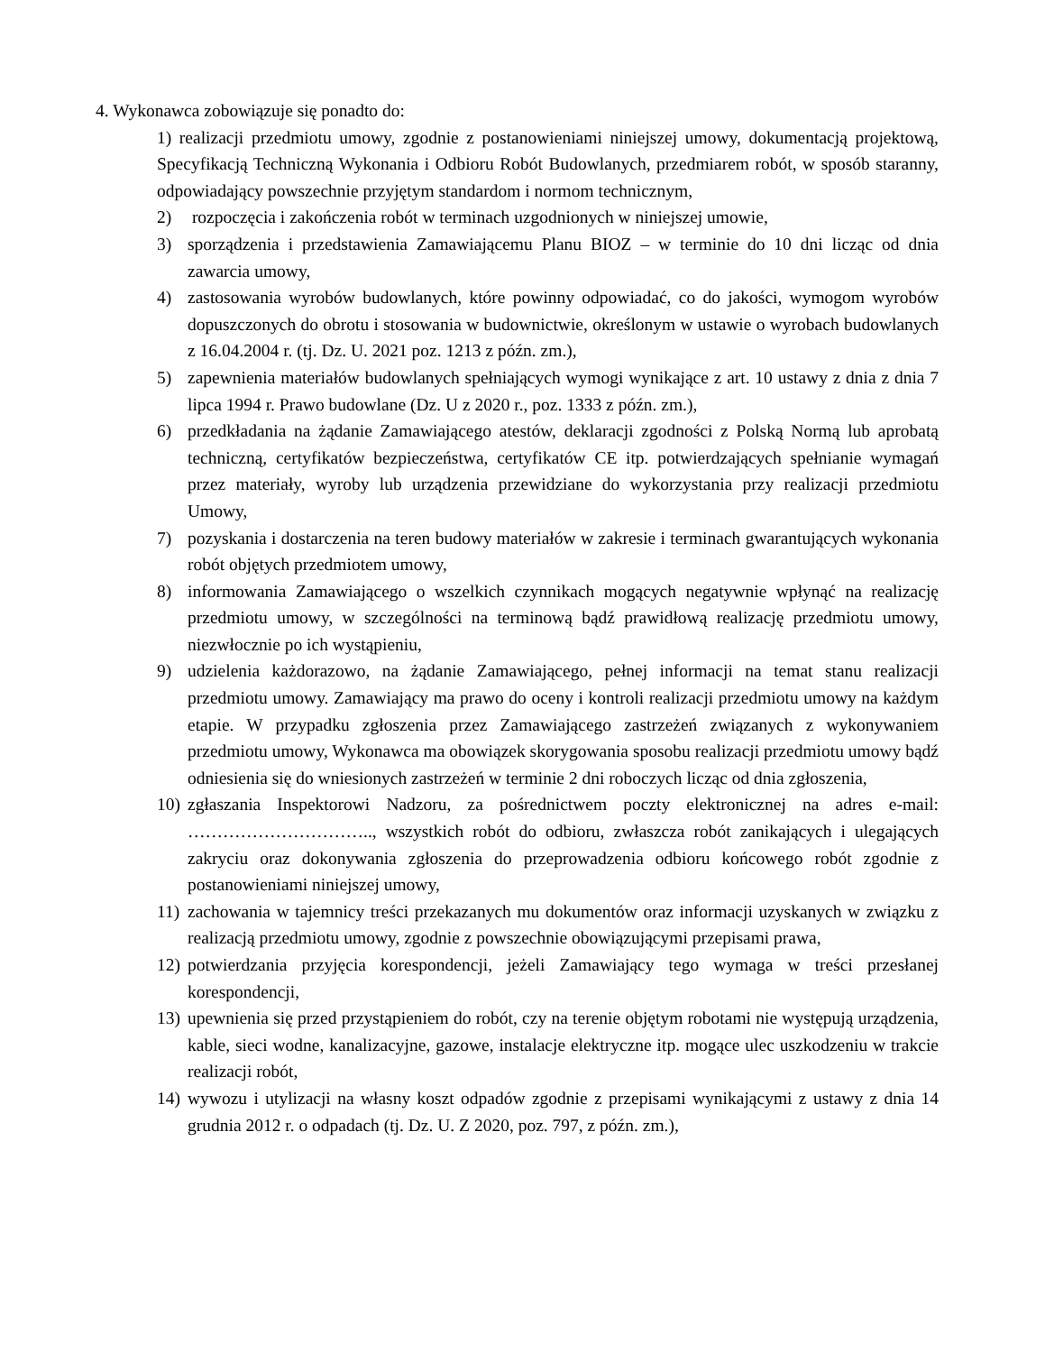4. Wykonawca zobowiązuje się ponadto do:
1) realizacji przedmiotu umowy, zgodnie z postanowieniami niniejszej umowy, dokumentacją projektową, Specyfikacją Techniczną Wykonania i Odbioru Robót Budowlanych, przedmiarem robót, w sposób staranny, odpowiadający powszechnie przyjętym standardom i normom technicznym,
2) rozpoczęcia i zakończenia robót w terminach uzgodnionych w niniejszej umowie,
3) sporządzenia i przedstawienia Zamawiającemu Planu BIOZ – w terminie do 10 dni licząc od dnia zawarcia umowy,
4) zastosowania wyrobów budowlanych, które powinny odpowiadać, co do jakości, wymogom wyrobów dopuszczonych do obrotu i stosowania w budownictwie, określonym w ustawie o wyrobach budowlanych z 16.04.2004 r. (tj. Dz. U. 2021 poz. 1213 z późn. zm.),
5) zapewnienia materiałów budowlanych spełniających wymogi wynikające z art. 10 ustawy z dnia z dnia 7 lipca 1994 r. Prawo budowlane (Dz. U z 2020 r., poz. 1333 z późn. zm.),
6) przedkładania na żądanie Zamawiającego atestów, deklaracji zgodności z Polską Normą lub aprobatą techniczną, certyfikatów bezpieczeństwa, certyfikatów CE itp. potwierdzających spełnianie wymagań przez materiały, wyroby lub urządzenia przewidziane do wykorzystania przy realizacji przedmiotu Umowy,
7) pozyskania i dostarczenia na teren budowy materiałów w zakresie i terminach gwarantujących wykonania robót objętych przedmiotem umowy,
8) informowania Zamawiającego o wszelkich czynnikach mogących negatywnie wpłynąć na realizację przedmiotu umowy, w szczególności na terminową bądź prawidłową realizację przedmiotu umowy, niezwłocznie po ich wystąpieniu,
9) udzielenia każdorazowo, na żądanie Zamawiającego, pełnej informacji na temat stanu realizacji przedmiotu umowy. Zamawiający ma prawo do oceny i kontroli realizacji przedmiotu umowy na każdym etapie. W przypadku zgłoszenia przez Zamawiającego zastrzeżeń związanych z wykonywaniem przedmiotu umowy, Wykonawca ma obowiązek skorygowania sposobu realizacji przedmiotu umowy bądź odniesienia się do wniesionych zastrzeżeń w terminie 2 dni roboczych licząc od dnia zgłoszenia,
10) zgłaszania Inspektorowi Nadzoru, za pośrednictwem poczty elektronicznej na adres e-mail: ………………………….., wszystkich robót do odbioru, zwłaszcza robót zanikających i ulegających zakryciu oraz dokonywania zgłoszenia do przeprowadzenia odbioru końcowego robót zgodnie z postanowieniami niniejszej umowy,
11) zachowania w tajemnicy treści przekazanych mu dokumentów oraz informacji uzyskanych w związku z realizacją przedmiotu umowy, zgodnie z powszechnie obowiązującymi przepisami prawa,
12) potwierdzania przyjęcia korespondencji, jeżeli Zamawiający tego wymaga w treści przesłanej korespondencji,
13) upewnienia się przed przystąpieniem do robót, czy na terenie objętym robotami nie występują urządzenia, kable, sieci wodne, kanalizacyjne, gazowe, instalacje elektryczne itp. mogące ulec uszkodzeniu w trakcie realizacji robót,
14) wywozu i utylizacji na własny koszt odpadów zgodnie z przepisami wynikającymi z ustawy z dnia 14 grudnia 2012 r. o odpadach (tj. Dz. U. Z 2020, poz. 797, z późn. zm.),